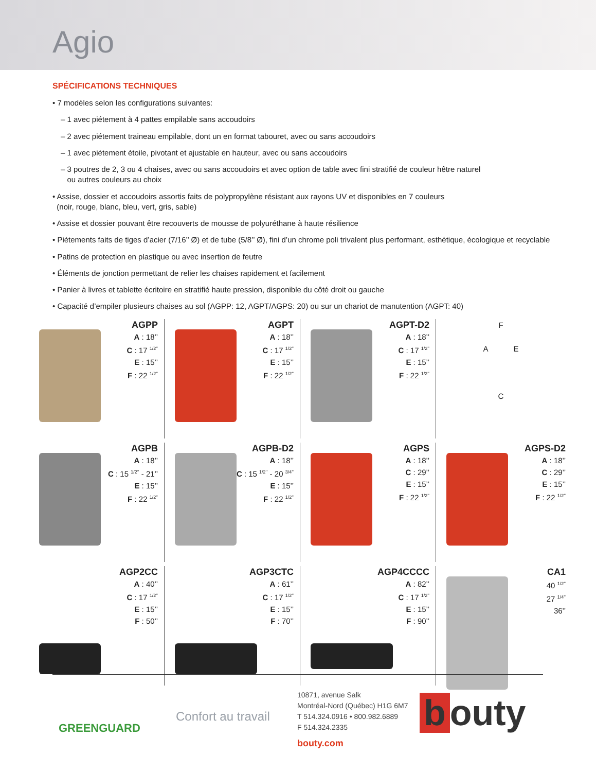Agio
SPÉCIFICATIONS TECHNIQUES
• 7 modèles selon les configurations suivantes:
– 1 avec piétement à 4 pattes empilable sans accoudoirs
– 2 avec piétement traineau empilable, dont un en format tabouret, avec ou sans accoudoirs
– 1 avec piétement étoile, pivotant et ajustable en hauteur, avec ou sans accoudoirs
– 3 poutres de 2, 3 ou 4 chaises, avec ou sans accoudoirs et avec option de table avec fini stratifié de couleur hêtre naturel
ou autres couleurs au choix
• Assise, dossier et accoudoirs assortis faits de polypropylène résistant aux rayons UV et disponibles en 7 couleurs
(noir, rouge, blanc, bleu, vert, gris, sable)
• Assise et dossier pouvant être recouverts de mousse de polyuréthane à haute résilience
• Piétements faits de tiges d’acier (7/16’’ Ø) et de tube (5/8’’ Ø), fini d’un chrome poli trivalent plus performant, esthétique, écologique et recyclable
• Patins de protection en plastique ou avec insertion de feutre
• Éléments de jonction permettant de relier les chaises rapidement et facilement
• Panier à livres et tablette écritoire en stratifié haute pression, disponible du côté droit ou gauche
• Capacité d’empiler plusieurs chaises au sol (AGPP: 12, AGPT/AGPS: 20) ou sur un chariot de manutention (AGPT: 40)
AGPP
A : 18’’
C : 17 <sup>1/2’’</sup>
E : 15’’
F : 22 <sup>1/2’’</sup>
AGPT
A : 18’’
C : 17 <sup>1/2’’</sup>
E : 15’’
F : 22 <sup>1/2’’</sup>
AGPT-D2
A : 18’’
C : 17 <sup>1/2’’</sup>
E : 15’’
F : 22 <sup>1/2’’</sup>
F
A E
C
AGPB
A : 18’’
C : 15 <sup>1/2’’</sup> - 21’’
E : 15’’
F : 22 <sup>1/2’’</sup>
AGPB-D2
A : 18’’
C : 15 <sup>1/2’’</sup> - 20 <sup>3/4’’</sup>
E : 15’’
F : 22 <sup>1/2’’</sup>
AGPS
A : 18’’
C : 29’’
E : 15’’
F : 22 <sup>1/2’’</sup>
AGPS-D2
A : 18’’
C : 29’’
E : 15’’
F : 22 <sup>1/2’’</sup>
AGP2CC
A : 40’’
C : 17 <sup>1/2’’</sup>
E : 15’’
F : 50’’
AGP3CTC
A : 61’’
C : 17 <sup>1/2’’</sup>
E : 15’’
F : 70’’
AGP4CCCC
A : 82’’
C : 17 <sup>1/2’’</sup>
E : 15’’
F : 90’’
CA1
40 <sup>1/2’’</sup>
27 <sup>1/4’’</sup>
36’’
GREENGUARD
Confort au travail
10871, avenue Salk
Montréal-Nord (Québec) H1G 6M7
T 514.324.0916 • 800.982.6889
F 514.324.2335
bouty.com
b outy